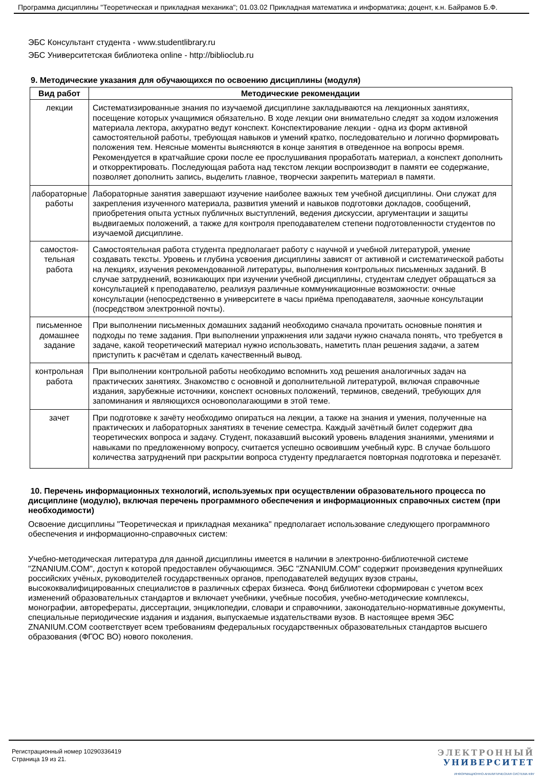Программа дисциплины "Теоретическая и прикладная механика"; 01.03.02 Прикладная математика и информатика; доцент, к.н. Байрамов Б.Ф.
ЭБС Консультант студента - www.studentlibrary.ru
ЭБС Университетская библиотека online - http://biblioclub.ru
9. Методические указания для обучающихся по освоению дисциплины (модуля)
| Вид работ | Методические рекомендации |
| --- | --- |
| лекции | Систематизированные знания по изучаемой дисциплине закладываются на лекционных занятиях, посещение которых учащимися обязательно. В ходе лекции они внимательно следят за ходом изложения материала лектора, аккуратно ведут конспект. Конспектирование лекции - одна из форм активной самостоятельной работы, требующая навыков и умений кратко, последовательно и логично формировать положения тем. Неясные моменты выясняются в конце занятия в отведенное на вопросы время. Рекомендуется в кратчайшие сроки после ее прослушивания проработать материал, а конспект дополнить и откорректировать. Последующая работа над текстом лекции воспроизводит в памяти ее содержание, позволяет дополнить запись, выделить главное, творчески закрепить материал в памяти. |
| лабораторные работы | Лабораторные занятия завершают изучение наиболее важных тем учебной дисциплины. Они служат для закрепления изученного материала, развития умений и навыков подготовки докладов, сообщений, приобретения опыта устных публичных выступлений, ведения дискуссии, аргументации и защиты выдвигаемых положений, а также для контроля преподавателем степени подготовленности студентов по изучаемой дисциплине. |
| самостоя- тельная работа | Самостоятельная работа студента предполагает работу с научной и учебной литературой, умение создавать тексты. Уровень и глубина усвоения дисциплины зависят от активной и систематической работы на лекциях, изучения рекомендованной литературы, выполнения контрольных письменных заданий. В случае затруднений, возникающих при изучении учебной дисциплины, студентам следует обращаться за консультацией к преподавателю, реализуя различные коммуникационные возможности: очные консультации (непосредственно в университете в часы приёма преподавателя, заочные консультации (посредством электронной почты). |
| письменное домашнее задание | При выполнении письменных домашних заданий необходимо сначала прочитать основные понятия и подходы по теме задания. При выполнении упражнения или задачи нужно сначала понять, что требуется в задаче, какой теоретический материал нужно использовать, наметить план решения задачи, а затем приступить к расчётам и сделать качественный вывод. |
| контрольная работа | При выполнении контрольной работы необходимо вспомнить ход решения аналогичных задач на практических занятиях. Знакомство с основной и дополнительной литературой, включая справочные издания, зарубежные источники, конспект основных положений, терминов, сведений, требующих для запоминания и являющихся основополагающими в этой теме. |
| зачет | При подготовке к зачёту необходимо опираться на лекции, а также на знания и умения, полученные на практических и лабораторных занятиях в течение семестра. Каждый зачётный билет содержит два теоретических вопроса и задачу. Студент, показавший высокий уровень владения знаниями, умениями и навыками по предложенному вопросу, считается успешно освоившим учебный курс. В случае большого количества затруднений при раскрытии вопроса студенту предлагается повторная подготовка и перезачёт. |
10. Перечень информационных технологий, используемых при осуществлении образовательного процесса по дисциплине (модулю), включая перечень программного обеспечения и информационных справочных систем (при необходимости)
Освоение дисциплины "Теоретическая и прикладная механика" предполагает использование следующего программного обеспечения и информационно-справочных систем:
Учебно-методическая литература для данной дисциплины имеется в наличии в электронно-библиотечной системе "ZNANIUM.COM", доступ к которой предоставлен обучающимся. ЭБС "ZNANIUM.COM" содержит произведения крупнейших российских учёных, руководителей государственных органов, преподавателей ведущих вузов страны, высококвалифицированных специалистов в различных сферах бизнеса. Фонд библиотеки сформирован с учетом всех изменений образовательных стандартов и включает учебники, учебные пособия, учебно-методические комплексы, монографии, авторефераты, диссертации, энциклопедии, словари и справочники, законодательно-нормативные документы, специальные периодические издания и издания, выпускаемые издательствами вузов. В настоящее время ЭБС ZNANIUM.COM соответствует всем требованиям федеральных государственных образовательных стандартов высшего образования (ФГОС ВО) нового поколения.
Регистрационный номер 10290336419
Страница 19 из 21.
ЭЛЕКТРОННЫЙ
УНИВЕРСИТЕТ
ИНФОРМАЦИОННО-АНАЛИТИЧЕСКАЯ СИСТЕМА КФУ